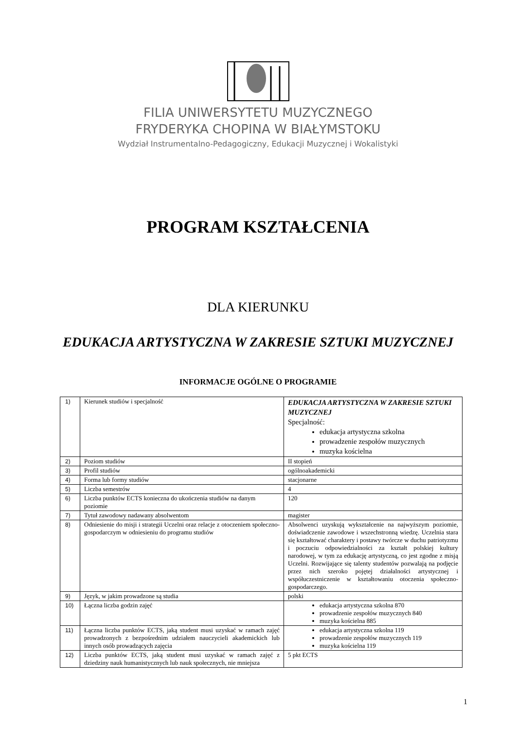FILIA UNIWERSYTETU MUZYCZNEGO
FRYDERYKA CHOPINA W BIAŁYMSTOKU
Wydział Instrumentalno-Pedagogiczny, Edukacji Muzycznej i Wokalistyki
PROGRAM KSZTAŁCENIA
DLA KIERUNKU
EDUKACJA ARTYSTYCZNA W ZAKRESIE SZTUKI MUZYCZNEJ
INFORMACJE OGÓLNE O PROGRAMIE
| 1) | Kierunek studiów i specjalność | EDUKACJA ARTYSTYCZNA W ZAKRESIE SZTUKI MUZYCZNEJ Specjalność: edukacja artystyczna szkolna prowadzenie zespołów muzycznych muzyka kościelna |
| 2) | Poziom studiów | II stopień |
| 3) | Profil studiów | ogólnoakademicki |
| 4) | Forma lub formy studiów | stacjonarne |
| 5) | Liczba semestrów | 4 |
| 6) | Liczba punktów ECTS konieczna do ukończenia studiów na danym poziomie | 120 |
| 7) | Tytuł zawodowy nadawany absolwentom | magister |
| 8) | Odniesienie do misji i strategii Uczelni oraz relacje z otoczeniem społeczno-gospodarczym w odniesieniu do programu studiów | Absolwenci uzyskują wykształcenie na najwyższym poziomie, doświadczenie zawodowe i wszechstronną wiedzę. Uczelnia stara się kształtować charaktery i postawy twórcze w duchu patriotyzmu i poczuciu odpowiedzialności za kształt polskiej kultury narodowej, w tym za edukację artystyczną, co jest zgodne z misją Uczelni. Rozwijające się talenty studentów pozwalają na podjęcie przez nich szeroko pojętej działalności artystycznej i współuczestniczenie w kształtowaniu otoczenia społeczno-gospodarczego. |
| 9) | Język, w jakim prowadzone są studia | polski |
| 10) | Łączna liczba godzin zajęć | edukacja artystyczna szkolna 870 prowadzenie zespołów muzycznych 840 muzyka kościelna 885 |
| 11) | Łączna liczba punktów ECTS, jaką student musi uzyskać w ramach zajęć prowadzonych z bezpośrednim udziałem nauczycieli akademickich lub innych osób prowadzących zajęcia | edukacja artystyczna szkolna 119 prowadzenie zespołów muzycznych 119 muzyka kościelna 119 |
| 12) | Liczba punktów ECTS, jaką student musi uzyskać w ramach zajęć z dziedziny nauk humanistycznych lub nauk społecznych, nie mniejsza | 5 pkt ECTS |
1